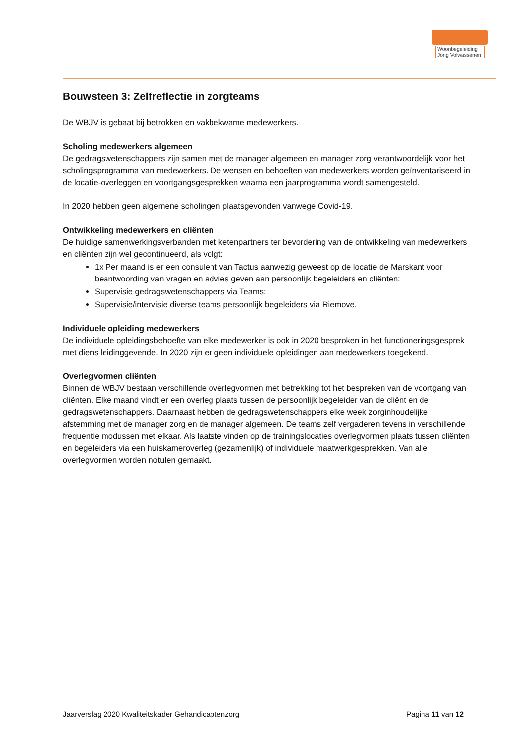Woonbegeleiding Jong Volwassenen
Bouwsteen 3: Zelfreflectie in zorgteams
De WBJV is gebaat bij betrokken en vakbekwame medewerkers.
Scholing medewerkers algemeen
De gedragswetenschappers zijn samen met de manager algemeen en manager zorg verantwoordelijk voor het scholingsprogramma van medewerkers. De wensen en behoeften van medewerkers worden geïnventariseerd in de locatie-overleggen en voortgangsgesprekken waarna een jaarprogramma wordt samengesteld.
In 2020 hebben geen algemene scholingen plaatsgevonden vanwege Covid-19.
Ontwikkeling medewerkers en cliënten
De huidige samenwerkingsverbanden met ketenpartners ter bevordering van de ontwikkeling van medewerkers en cliënten zijn wel gecontinueerd, als volgt:
1x Per maand is er een consulent van Tactus aanwezig geweest op de locatie de Marskant voor beantwoording van vragen en advies geven aan persoonlijk begeleiders en cliënten;
Supervisie gedragswetenschappers via Teams;
Supervisie/intervisie diverse teams persoonlijk begeleiders via Riemove.
Individuele opleiding medewerkers
De individuele opleidingsbehoefte van elke medewerker is ook in 2020 besproken in het functioneringsgesprek met diens leidinggevende. In 2020 zijn er geen individuele opleidingen aan medewerkers toegekend.
Overlegvormen cliënten
Binnen de WBJV bestaan verschillende overlegvormen met betrekking tot het bespreken van de voortgang van cliënten. Elke maand vindt er een overleg plaats tussen de persoonlijk begeleider van de cliënt en de gedragswetenschappers. Daarnaast hebben de gedragswetenschappers elke week zorginhoudelijke afstemming met de manager zorg en de manager algemeen. De teams zelf vergaderen tevens in verschillende frequentie modussen met elkaar. Als laatste vinden op de trainingslocaties overlegvormen plaats tussen cliënten en begeleiders via een huiskameroverleg (gezamenlijk) of individuele maatwerkgesprekken. Van alle overlegvormen worden notulen gemaakt.
Jaarverslag 2020 Kwaliteitskader Gehandicaptenzorg Pagina 11 van 12